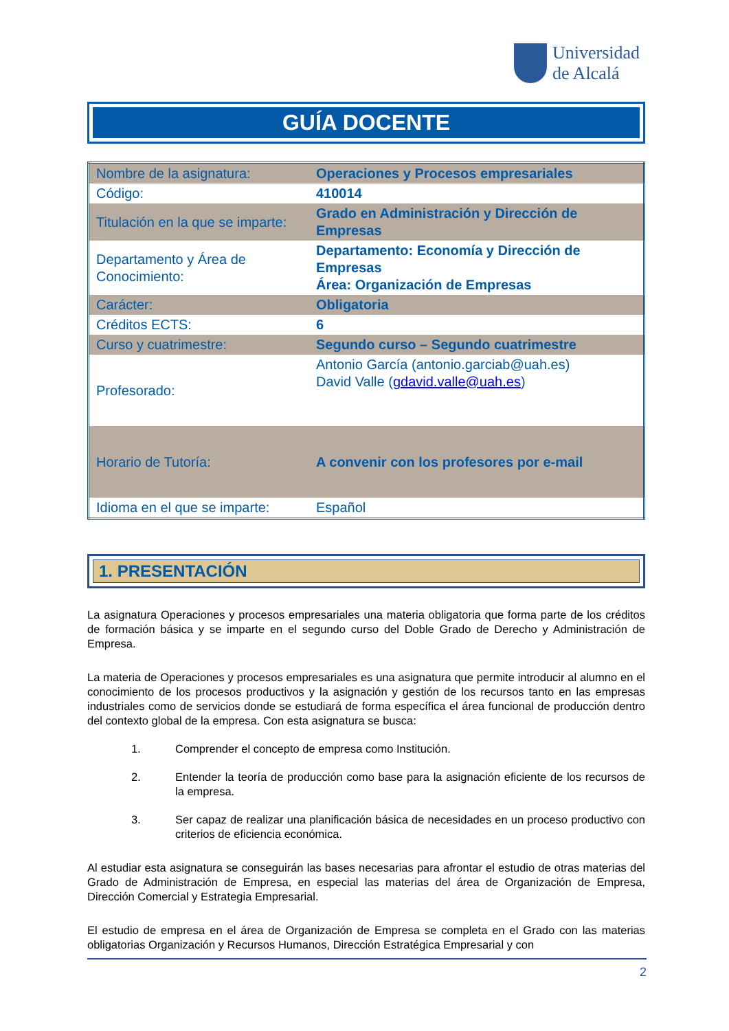Universidad
de Alcalá
GUÍA DOCENTE
| Nombre de la asignatura: | Operaciones y Procesos empresariales |
| Código: | 410014 |
| Titulación en la que se imparte: | Grado en Administración y Dirección de Empresas |
| Departamento y Área de Conocimiento: | Departamento: Economía y Dirección de Empresas Área: Organización de Empresas |
| Carácter: | Obligatoria |
| Créditos ECTS: | 6 |
| Curso y cuatrimestre: | Segundo curso – Segundo cuatrimestre |
| Profesorado: | Antonio García (antonio.garciab@uah.es) David Valle ( gdavid.valle@uah.es ) |
| Horario de Tutoría: | A convenir con los profesores por e-mail |
| Idioma en el que se imparte: | Español |
1. PRESENTACIÓN
La asignatura Operaciones y procesos empresariales una materia obligatoria que forma parte de los créditos de formación básica y se imparte en el segundo curso del Doble Grado de Derecho y Administración de Empresa.
La materia de Operaciones y procesos empresariales es una asignatura que permite introducir al alumno en el conocimiento de los procesos productivos y la asignación y gestión de los recursos tanto en las empresas industriales como de servicios donde se estudiará de forma específica el área funcional de producción dentro del contexto global de la empresa. Con esta asignatura se busca:
1. Comprender el concepto de empresa como Institución.
2. Entender la teoría de producción como base para la asignación eficiente de los recursos de la empresa.
3. Ser capaz de realizar una planificación básica de necesidades en un proceso productivo con criterios de eficiencia económica.
Al estudiar esta asignatura se conseguirán las bases necesarias para afrontar el estudio de otras materias del Grado de Administración de Empresa, en especial las materias del área de Organización de Empresa, Dirección Comercial y Estrategia Empresarial.
El estudio de empresa en el área de Organización de Empresa se completa en el Grado con las materias obligatorias Organización y Recursos Humanos, Dirección Estratégica Empresarial y con
2